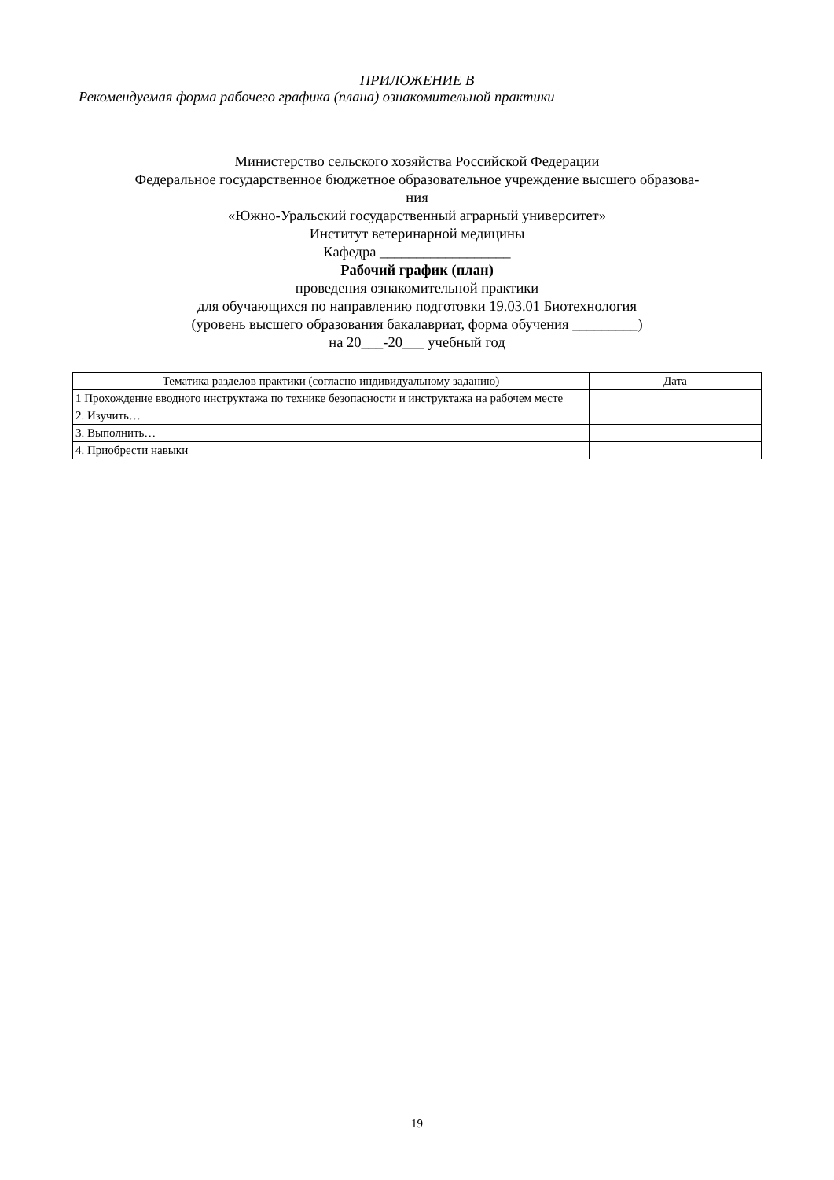ПРИЛОЖЕНИЕ В
Рекомендуемая форма рабочего графика (плана) ознакомительной практики
Министерство сельского хозяйства Российской Федерации
Федеральное государственное бюджетное образовательное учреждение высшего образова-
ния
«Южно-Уральский государственный аграрный университет»
Институт ветеринарной медицины
Кафедра __________________
Рабочий график (план)
проведения ознакомительной практики
для обучающихся по направлению подготовки 19.03.01 Биотехнология
(уровень высшего образования бакалавриат, форма обучения _________)
на 20___-20___ учебный год
| Тематика разделов практики (согласно индивидуальному заданию) | Дата |
| --- | --- |
| 1 Прохождение вводного инструктажа по технике безопасности и инструктажа на рабочем месте | |
| 2. Изучить… | |
| 3. Выполнить… | |
| 4. Приобрести навыки | |
19